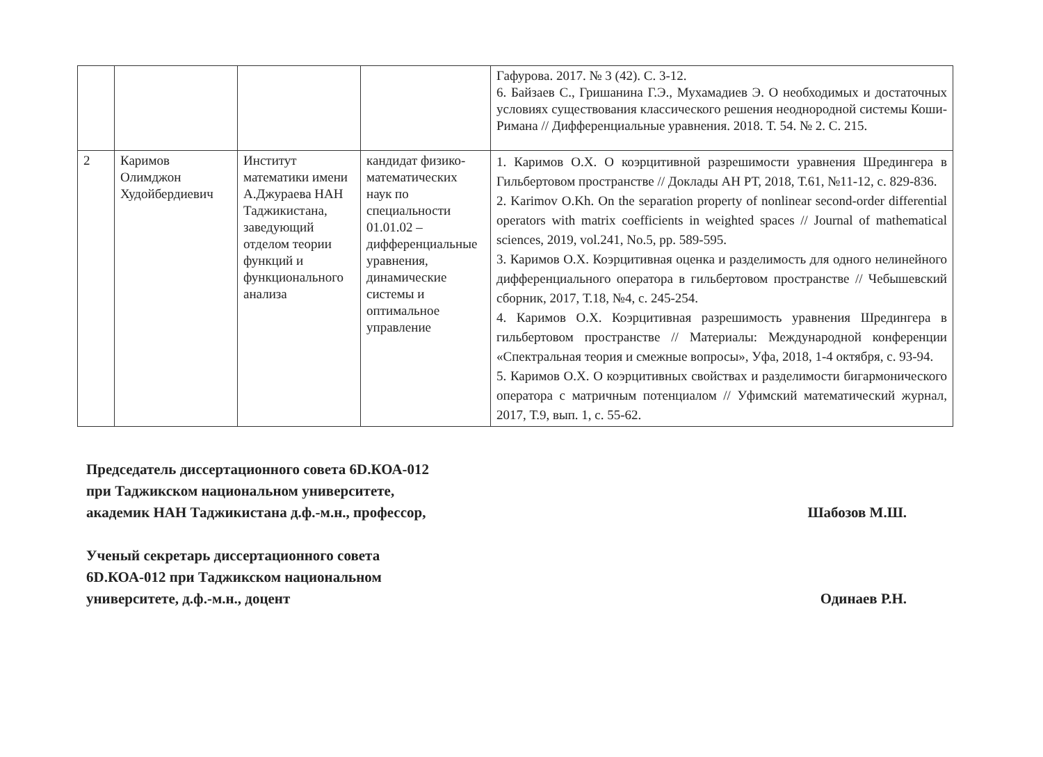| | | | | Гафурова. 2017. № 3 (42). С. 3-12. 6. Байзаев С., Гришанина Г.Э., Мухамадиев Э. О необходимых и достаточных условиях существования классического решения неоднородной системы Коши-Римана // Дифференциальные уравнения. 2018. Т. 54. № 2. С. 215. |
| 2 | Каримов Олимджон Худойбердиевич | Институт математики имени А.Джураева НАН Таджикистана, заведующий отделом теории функций и функционального анализа | кандидат физико-математических наук по специальности 01.01.02 – дифференциальные уравнения, динамические системы и оптимальное управление | 1. Каримов О.Х. О коэрцитивной разрешимости уравнения Шредингера в Гильбертовом пространстве // Доклады АН РТ, 2018, Т.61, №11-12, с. 829-836. 2. Karimov O.Kh. On the separation property of nonlinear second-order differential operators with matrix coefficients in weighted spaces // Journal of mathematical sciences, 2019, vol.241, No.5, pp. 589-595. 3. Каримов О.Х. Коэрцитивная оценка и разделимость для одного нелинейного дифференциального оператора в гильбертовом пространстве // Чебышевский сборник, 2017, Т.18, №4, с. 245-254. 4. Каримов О.Х. Коэрцитивная разрешимость уравнения Шредингера в гильбертовом пространстве // Материалы: Международной конференции «Спектральная теория и смежные вопросы», Уфа, 2018, 1-4 октября, с. 93-94. 5. Каримов О.Х. О коэрцитивных свойствах и разделимости бигармонического оператора с матричным потенциалом // Уфимский математический журнал, 2017, Т.9, вып. 1, с. 55-62. |
Председатель диссертационного совета 6D.КОА-012
при Таджикском национальном университете,
академик НАН Таджикистана д.ф.-м.н., профессор, Шабозов М.Ш.
Ученый секретарь диссертационного совета
6D.КОА-012 при Таджикском национальном
университете, д.ф.-м.н., доцент Одинаев Р.Н.